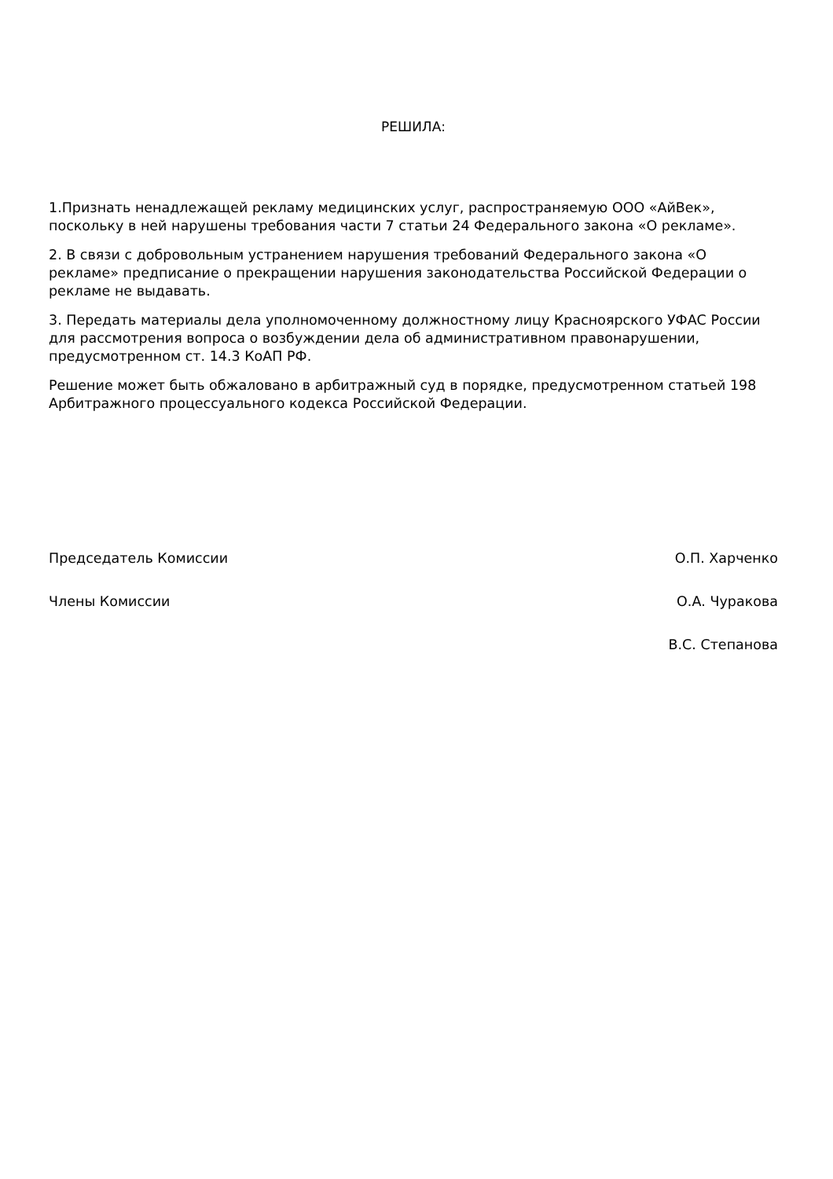РЕШИЛА:
1.Признать ненадлежащей рекламу медицинских услуг, распространяемую ООО «АйВек», поскольку в ней нарушены требования части 7 статьи 24 Федерального закона «О рекламе».
2. В связи с добровольным устранением нарушения требований Федерального закона «О рекламе» предписание о прекращении нарушения законодательства Российской Федерации о рекламе не выдавать.
3. Передать материалы дела уполномоченному должностному лицу Красноярского УФАС России для рассмотрения вопроса о возбуждении дела об административном правонарушении, предусмотренном ст. 14.3 КоАП РФ.
Решение может быть обжаловано в арбитражный суд в порядке, предусмотренном статьей 198 Арбитражного процессуального кодекса Российской Федерации.
Председатель Комиссии О.П. Харченко
Члены Комиссии О.А. Чуракова
В.С. Степанова